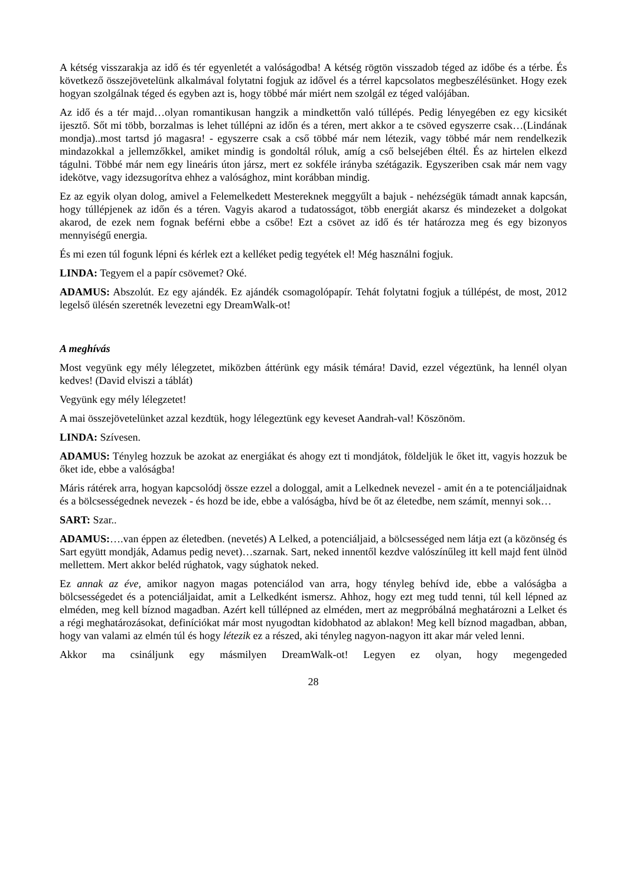A kétség visszarakja az idő és tér egyenletét a valóságodba! A kétség rögtön visszadob téged az időbe és a térbe. És következő összejövetelünk alkalmával folytatni fogjuk az idővel és a térrel kapcsolatos megbeszélésünket. Hogy ezek hogyan szolgálnak téged és egyben azt is, hogy többé már miért nem szolgál ez téged valójában.
Az idő és a tér majd…olyan romantikusan hangzik a mindkettőn való túllépés. Pedig lényegében ez egy kicsikét ijesztő. Sőt mi több, borzalmas is lehet túllépni az időn és a téren, mert akkor a te csöved egyszerre csak…(Lindának mondja)..most tartsd jó magasra! - egyszerre csak a cső többé már nem létezik, vagy többé már nem rendelkezik mindazokkal a jellemzőkkel, amiket mindig is gondoltál róluk, amíg a cső belsejében éltél. És az hirtelen elkezd tágulni. Többé már nem egy lineáris úton jársz, mert ez sokféle irányba szétágazik. Egyszeriben csak már nem vagy idekötve, vagy idezsugorítva ehhez a valósághoz, mint korábban mindig.
Ez az egyik olyan dolog, amivel a Felemelkedett Mestereknek meggyűlt a bajuk - nehézségük támadt annak kapcsán, hogy túllépjenek az időn és a téren. Vagyis akarod a tudatosságot, több energiát akarsz és mindezeket a dolgokat akarod, de ezek nem fognak beférni ebbe a csőbe! Ezt a csövet az idő és tér határozza meg és egy bizonyos mennyiségű energia.
És mi ezen túl fogunk lépni és kérlek ezt a kelléket pedig tegyétek el! Még használni fogjuk.
LINDA: Tegyem el a papír csövemet? Oké.
ADAMUS: Abszolút. Ez egy ajándék. Ez ajándék csomagolópapír. Tehát folytatni fogjuk a túllépést, de most, 2012 legelső ülésén szeretnék levezetni egy DreamWalk-ot!
A meghívás
Most vegyünk egy mély lélegzetet, miközben áttérünk egy másik témára! David, ezzel végeztünk, ha lennél olyan kedves! (David elviszi a táblát)
Vegyünk egy mély lélegzetet!
A mai összejövetelünket azzal kezdtük, hogy lélegeztünk egy keveset Aandrah-val! Köszönöm.
LINDA: Szívesen.
ADAMUS: Tényleg hozzuk be azokat az energiákat és ahogy ezt ti mondjátok, földeljük le őket itt, vagyis hozzuk be őket ide, ebbe a valóságba!
Máris rátérek arra, hogyan kapcsolódj össze ezzel a dologgal, amit a Lelkednek nevezel - amit én a te potenciáljaidnak és a bölcsességednek nevezek - és hozd be ide, ebbe a valóságba, hívd be őt az életedbe, nem számít, mennyi sok…
SART: Szar..
ADAMUS:….van éppen az életedben. (nevetés) A Lelked, a potenciáljaid, a bölcsességed nem látja ezt (a közönség és Sart együtt mondják, Adamus pedig nevet)…szarnak. Sart, neked innentől kezdve valószínűleg itt kell majd fent ülnöd mellettem. Mert akkor beléd rúghatok, vagy súghatok neked.
Ez annak az éve, amikor nagyon magas potenciálod van arra, hogy tényleg behívd ide, ebbe a valóságba a bölcsességedet és a potenciáljaidat, amit a Lelkedként ismersz. Ahhoz, hogy ezt meg tudd tenni, túl kell lépned az elméden, meg kell bíznod magadban. Azért kell túllépned az elméden, mert az megpróbálná meghatározni a Lelket és a régi meghatározásokat, definíciókat már most nyugodtan kidobhatod az ablakon! Meg kell bíznod magadban, abban, hogy van valami az elmén túl és hogy létezik ez a részed, aki tényleg nagyon-nagyon itt akar már veled lenni.
Akkor ma csináljunk egy másmilyen DreamWalk-ot! Legyen ez olyan, hogy megengeded
28